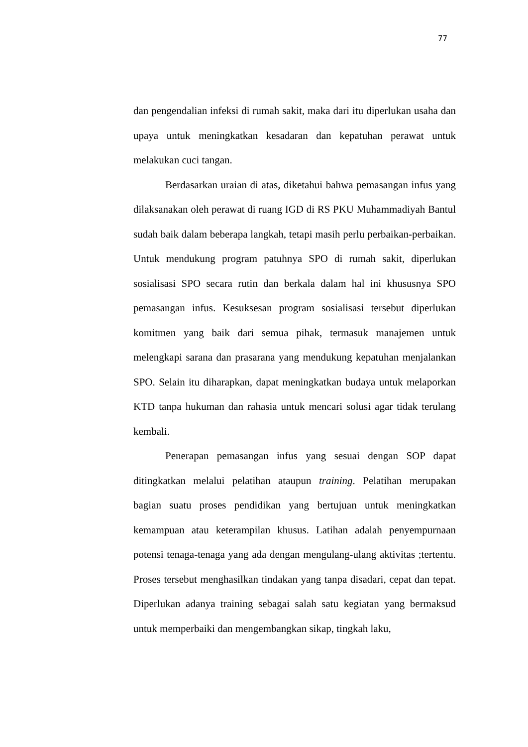77
dan pengendalian infeksi di rumah sakit, maka dari itu diperlukan usaha dan upaya untuk meningkatkan kesadaran dan kepatuhan perawat untuk melakukan cuci tangan.
Berdasarkan uraian di atas, diketahui bahwa pemasangan infus yang dilaksanakan oleh perawat di ruang IGD di RS PKU Muhammadiyah Bantul sudah baik dalam beberapa langkah, tetapi masih perlu perbaikan-perbaikan. Untuk mendukung program patuhnya SPO di rumah sakit, diperlukan sosialisasi SPO secara rutin dan berkala dalam hal ini khususnya SPO pemasangan infus. Kesuksesan program sosialisasi tersebut diperlukan komitmen yang baik dari semua pihak, termasuk manajemen untuk melengkapi sarana dan prasarana yang mendukung kepatuhan menjalankan SPO. Selain itu diharapkan, dapat meningkatkan budaya untuk melaporkan KTD tanpa hukuman dan rahasia untuk mencari solusi agar tidak terulang kembali.
Penerapan pemasangan infus yang sesuai dengan SOP dapat ditingkatkan melalui pelatihan ataupun training. Pelatihan merupakan bagian suatu proses pendidikan yang bertujuan untuk meningkatkan kemampuan atau keterampilan khusus. Latihan adalah penyempurnaan potensi tenaga-tenaga yang ada dengan mengulang-ulang aktivitas ;tertentu. Proses tersebut menghasilkan tindakan yang tanpa disadari, cepat dan tepat. Diperlukan adanya training sebagai salah satu kegiatan yang bermaksud untuk memperbaiki dan mengembangkan sikap, tingkah laku,